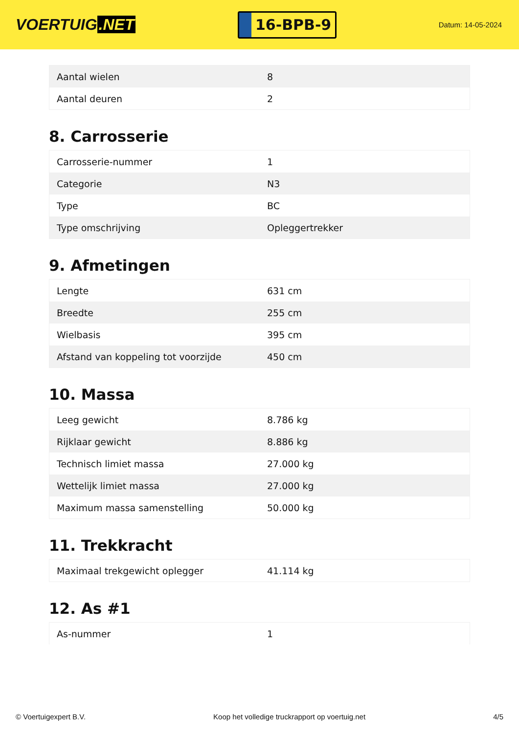VOERTUIG.NET
16-BPB-9
Datum: 14-05-2024
| Aantal wielen | 8 |
| Aantal deuren | 2 |
8. Carrosserie
| Carrosserie-nummer | 1 |
| Categorie | N3 |
| Type | BC |
| Type omschrijving | Opleggertrekker |
9. Afmetingen
| Lengte | 631 cm |
| Breedte | 255 cm |
| Wielbasis | 395 cm |
| Afstand van koppeling tot voorzijde | 450 cm |
10. Massa
| Leeg gewicht | 8.786 kg |
| Rijklaar gewicht | 8.886 kg |
| Technisch limiet massa | 27.000 kg |
| Wettelijk limiet massa | 27.000 kg |
| Maximum massa samenstelling | 50.000 kg |
11. Trekkracht
| Maximaal trekgewicht oplegger | 41.114 kg |
12. As #1
| As-nummer | 1 |
© Voertuigexpert B.V. Koop het volledige truckrapport op voertuig.net 4/5